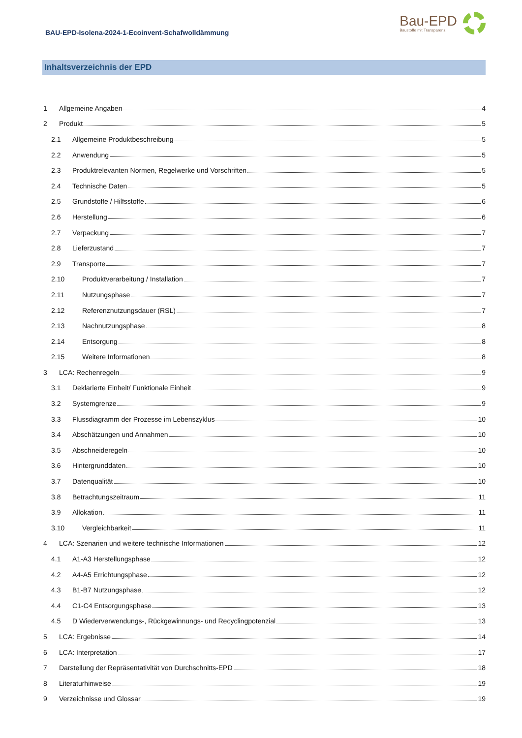BAU-EPD-Isolena-2024-1-Ecoinvent-Schafwolldämmung
Bau-EPD
Baustoffe mit Transparenz
Inhaltsverzeichnis der EPD
1 Allgemeine Angaben 4
2 Produkt 5
2.1 Allgemeine Produktbeschreibung 5
2.2 Anwendung 5
2.3 Produktrelevanten Normen, Regelwerke und Vorschriften 5
2.4 Technische Daten 5
2.5 Grundstoffe / Hilfsstoffe 6
2.6 Herstellung 6
2.7 Verpackung 7
2.8 Lieferzustand 7
2.9 Transporte 7
2.10 Produktverarbeitung / Installation 7
2.11 Nutzungsphase 7
2.12 Referenznutzungsdauer (RSL) 7
2.13 Nachnutzungsphase 8
2.14 Entsorgung 8
2.15 Weitere Informationen 8
3 LCA: Rechenregeln 9
3.1 Deklarierte Einheit/ Funktionale Einheit 9
3.2 Systemgrenze 9
3.3 Flussdiagramm der Prozesse im Lebenszyklus 10
3.4 Abschätzungen und Annahmen 10
3.5 Abschneideregeln 10
3.6 Hintergrunddaten 10
3.7 Datenqualität 10
3.8 Betrachtungszeitraum 11
3.9 Allokation 11
3.10 Vergleichbarkeit 11
4 LCA: Szenarien und weitere technische Informationen 12
4.1 A1-A3 Herstellungsphase 12
4.2 A4-A5 Errichtungsphase 12
4.3 B1-B7 Nutzungsphase 12
4.4 C1-C4 Entsorgungsphase 13
4.5 D Wiederverwendungs-, Rückgewinnungs- und Recyclingpotenzial 13
5 LCA: Ergebnisse 14
6 LCA: Interpretation 17
7 Darstellung der Repräsentativität von Durchschnitts-EPD 18
8 Literaturhinweise 19
9 Verzeichnisse und Glossar 19